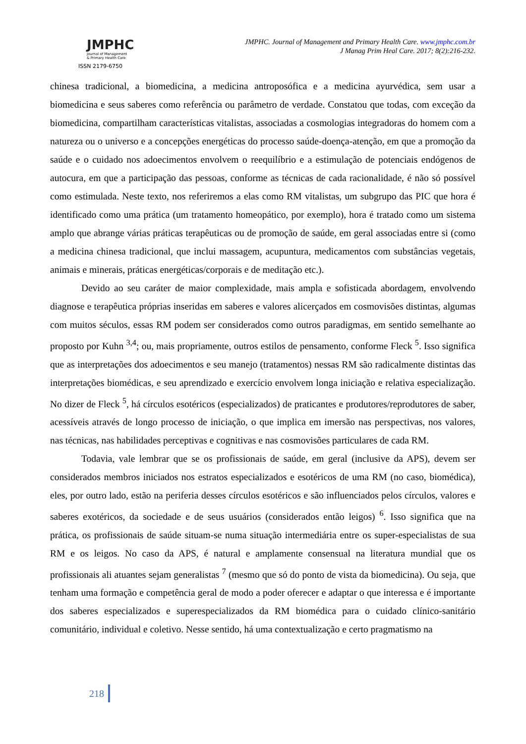JMPHC
Journal of Management
& Primary Health Care
ISSN 2179-6750
JMPHC. Journal of Management and Primary Health Care. www.jmphc.com.br
J Manag Prim Heal Care. 2017; 8(2):216-232.
chinesa tradicional, a biomedicina, a medicina antroposófica e a medicina ayurvédica, sem usar a biomedicina e seus saberes como referência ou parâmetro de verdade. Constatou que todas, com exceção da biomedicina, compartilham características vitalistas, associadas a cosmologias integradoras do homem com a natureza ou o universo e a concepções energéticas do processo saúde-doença-atenção, em que a promoção da saúde e o cuidado nos adoecimentos envolvem o reequilíbrio e a estimulação de potenciais endógenos de autocura, em que a participação das pessoas, conforme as técnicas de cada racionalidade, é não só possível como estimulada. Neste texto, nos referiremos a elas como RM vitalistas, um subgrupo das PIC que hora é identificado como uma prática (um tratamento homeopático, por exemplo), hora é tratado como um sistema amplo que abrange várias práticas terapêuticas ou de promoção de saúde, em geral associadas entre si (como a medicina chinesa tradicional, que inclui massagem, acupuntura, medicamentos com substâncias vegetais, animais e minerais, práticas energéticas/corporais e de meditação etc.).
Devido ao seu caráter de maior complexidade, mais ampla e sofisticada abordagem, envolvendo diagnose e terapêutica próprias inseridas em saberes e valores alicerçados em cosmovisões distintas, algumas com muitos séculos, essas RM podem ser considerados como outros paradigmas, em sentido semelhante ao proposto por Kuhn <sup>3,4</sup>; ou, mais propriamente, outros estilos de pensamento, conforme Fleck <sup>5</sup>. Isso significa que as interpretações dos adoecimentos e seu manejo (tratamentos) nessas RM são radicalmente distintas das interpretações biomédicas, e seu aprendizado e exercício envolvem longa iniciação e relativa especialização. No dizer de Fleck <sup>5</sup>, há círculos esotéricos (especializados) de praticantes e produtores/reprodutores de saber, acessíveis através de longo processo de iniciação, o que implica em imersão nas perspectivas, nos valores, nas técnicas, nas habilidades perceptivas e cognitivas e nas cosmovisões particulares de cada RM.
Todavia, vale lembrar que se os profissionais de saúde, em geral (inclusive da APS), devem ser considerados membros iniciados nos estratos especializados e esotéricos de uma RM (no caso, biomédica), eles, por outro lado, estão na periferia desses círculos esotéricos e são influenciados pelos círculos, valores e saberes exotéricos, da sociedade e de seus usuários (considerados então leigos) <sup>6</sup>. Isso significa que na prática, os profissionais de saúde situam-se numa situação intermediária entre os super-especialistas de sua RM e os leigos. No caso da APS, é natural e amplamente consensual na literatura mundial que os profissionais ali atuantes sejam generalistas <sup>7</sup> (mesmo que só do ponto de vista da biomedicina). Ou seja, que tenham uma formação e competência geral de modo a poder oferecer e adaptar o que interessa e é importante dos saberes especializados e superespecializados da RM biomédica para o cuidado clínico-sanitário comunitário, individual e coletivo. Nesse sentido, há uma contextualização e certo pragmatismo na
218